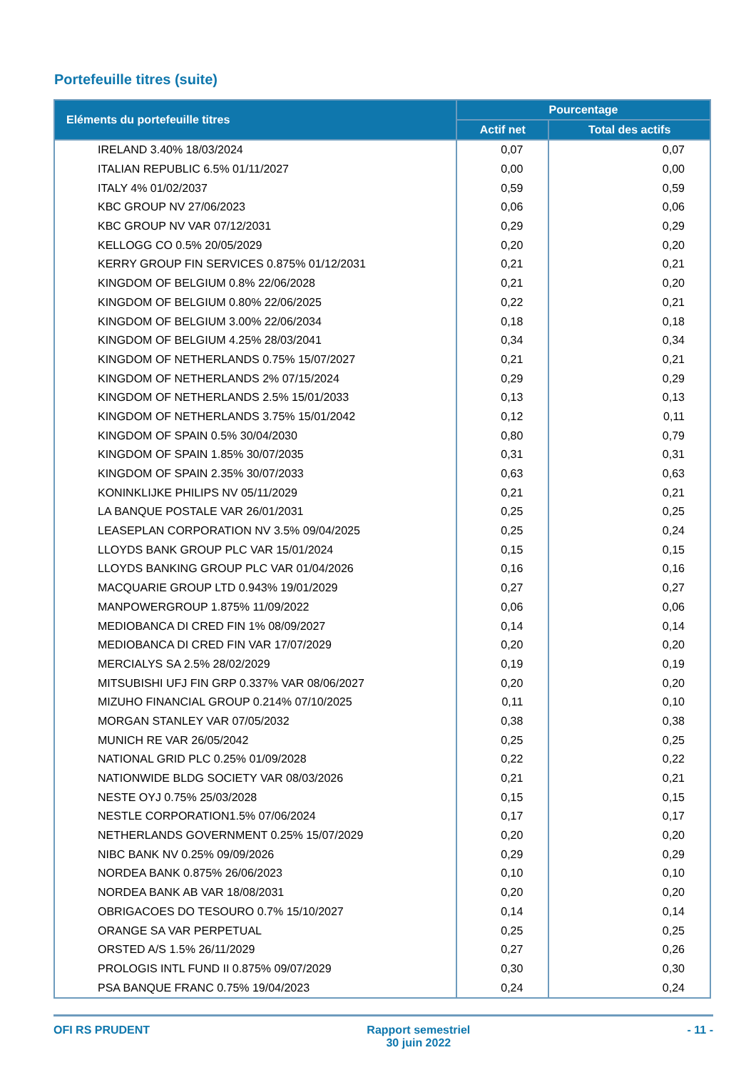Portefeuille titres (suite)
| Eléments du portefeuille titres | Pourcentage | |
| --- | --- | --- |
| | Actif net | Total des actifs |
| IRELAND 3.40% 18/03/2024 | 0,07 | 0,07 |
| ITALIAN REPUBLIC 6.5% 01/11/2027 | 0,00 | 0,00 |
| ITALY 4% 01/02/2037 | 0,59 | 0,59 |
| KBC GROUP NV 27/06/2023 | 0,06 | 0,06 |
| KBC GROUP NV VAR 07/12/2031 | 0,29 | 0,29 |
| KELLOGG CO 0.5% 20/05/2029 | 0,20 | 0,20 |
| KERRY GROUP FIN SERVICES 0.875% 01/12/2031 | 0,21 | 0,21 |
| KINGDOM OF BELGIUM 0.8% 22/06/2028 | 0,21 | 0,20 |
| KINGDOM OF BELGIUM 0.80% 22/06/2025 | 0,22 | 0,21 |
| KINGDOM OF BELGIUM 3.00% 22/06/2034 | 0,18 | 0,18 |
| KINGDOM OF BELGIUM 4.25% 28/03/2041 | 0,34 | 0,34 |
| KINGDOM OF NETHERLANDS 0.75% 15/07/2027 | 0,21 | 0,21 |
| KINGDOM OF NETHERLANDS 2% 07/15/2024 | 0,29 | 0,29 |
| KINGDOM OF NETHERLANDS 2.5% 15/01/2033 | 0,13 | 0,13 |
| KINGDOM OF NETHERLANDS 3.75% 15/01/2042 | 0,12 | 0,11 |
| KINGDOM OF SPAIN 0.5% 30/04/2030 | 0,80 | 0,79 |
| KINGDOM OF SPAIN 1.85% 30/07/2035 | 0,31 | 0,31 |
| KINGDOM OF SPAIN 2.35% 30/07/2033 | 0,63 | 0,63 |
| KONINKLIJKE PHILIPS NV 05/11/2029 | 0,21 | 0,21 |
| LA BANQUE POSTALE VAR 26/01/2031 | 0,25 | 0,25 |
| LEASEPLAN CORPORATION NV 3.5% 09/04/2025 | 0,25 | 0,24 |
| LLOYDS BANK GROUP PLC VAR 15/01/2024 | 0,15 | 0,15 |
| LLOYDS BANKING GROUP PLC VAR 01/04/2026 | 0,16 | 0,16 |
| MACQUARIE GROUP LTD 0.943% 19/01/2029 | 0,27 | 0,27 |
| MANPOWERGROUP 1.875% 11/09/2022 | 0,06 | 0,06 |
| MEDIOBANCA DI CRED FIN 1% 08/09/2027 | 0,14 | 0,14 |
| MEDIOBANCA DI CRED FIN VAR 17/07/2029 | 0,20 | 0,20 |
| MERCIALYS SA 2.5% 28/02/2029 | 0,19 | 0,19 |
| MITSUBISHI UFJ FIN GRP 0.337% VAR 08/06/2027 | 0,20 | 0,20 |
| MIZUHO FINANCIAL GROUP 0.214% 07/10/2025 | 0,11 | 0,10 |
| MORGAN STANLEY VAR 07/05/2032 | 0,38 | 0,38 |
| MUNICH RE VAR 26/05/2042 | 0,25 | 0,25 |
| NATIONAL GRID PLC 0.25% 01/09/2028 | 0,22 | 0,22 |
| NATIONWIDE BLDG SOCIETY VAR 08/03/2026 | 0,21 | 0,21 |
| NESTE OYJ 0.75% 25/03/2028 | 0,15 | 0,15 |
| NESTLE CORPORATION1.5% 07/06/2024 | 0,17 | 0,17 |
| NETHERLANDS GOVERNMENT 0.25% 15/07/2029 | 0,20 | 0,20 |
| NIBC BANK NV 0.25% 09/09/2026 | 0,29 | 0,29 |
| NORDEA BANK 0.875% 26/06/2023 | 0,10 | 0,10 |
| NORDEA BANK AB VAR 18/08/2031 | 0,20 | 0,20 |
| OBRIGACOES DO TESOURO 0.7% 15/10/2027 | 0,14 | 0,14 |
| ORANGE SA VAR PERPETUAL | 0,25 | 0,25 |
| ORSTED A/S 1.5% 26/11/2029 | 0,27 | 0,26 |
| PROLOGIS INTL FUND II 0.875% 09/07/2029 | 0,30 | 0,30 |
| PSA BANQUE FRANC 0.75% 19/04/2023 | 0,24 | 0,24 |
OFI RS PRUDENT Rapport semestriel
30 juin 2022
- 11 -